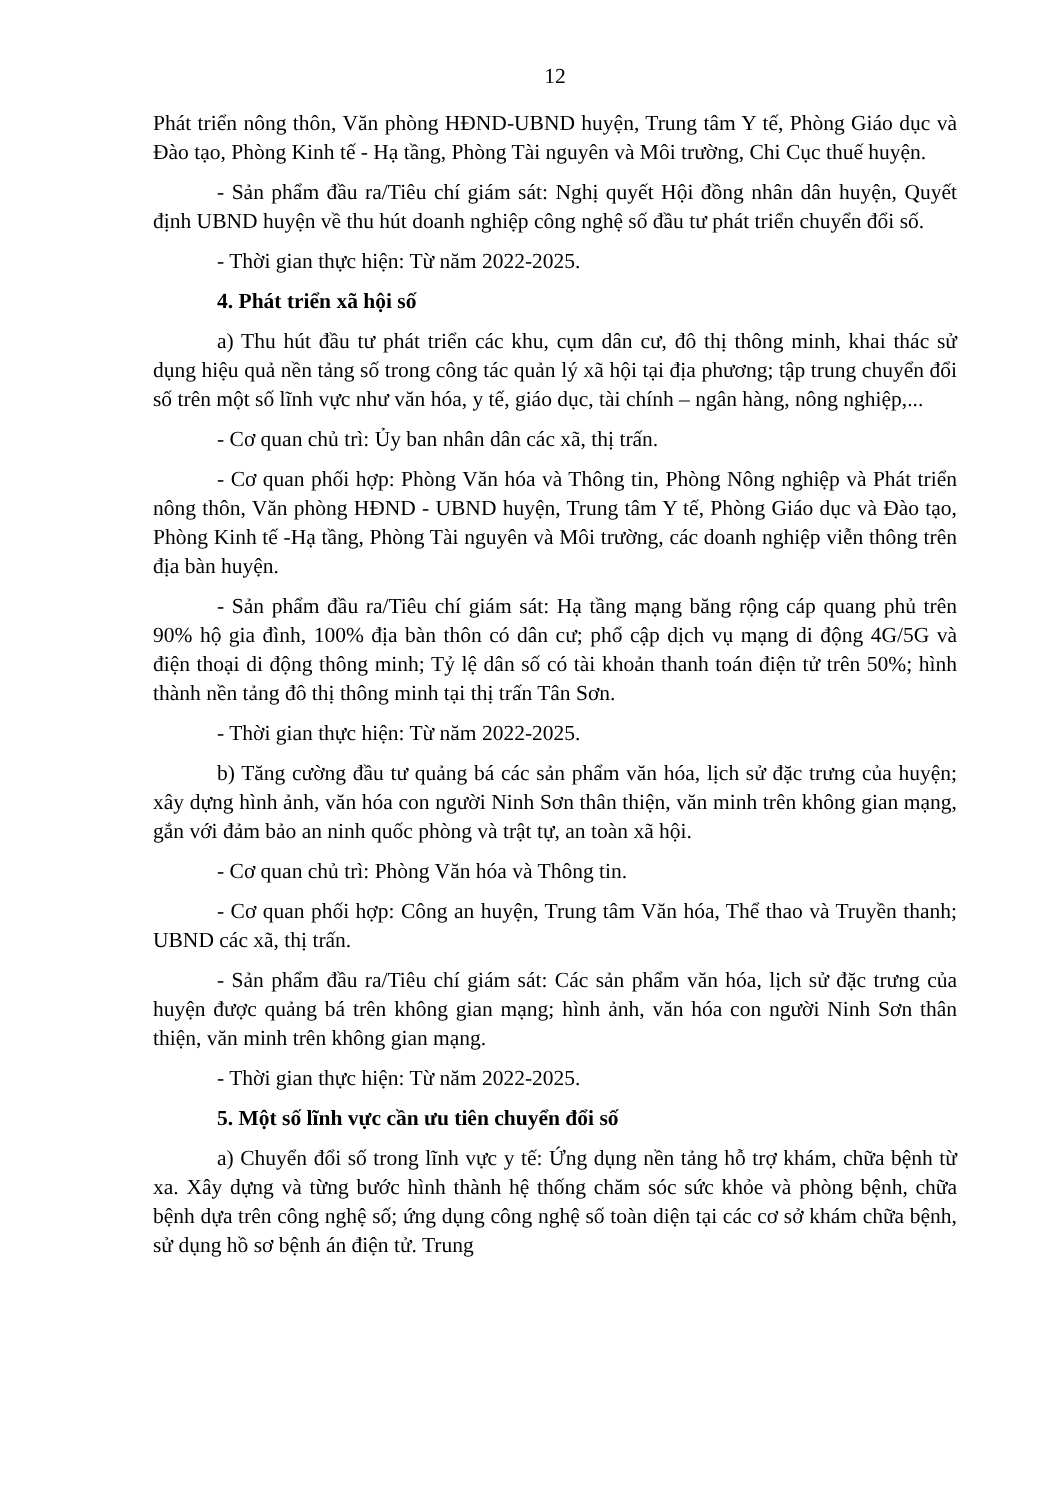12
Phát triển nông thôn, Văn phòng HĐND-UBND huyện, Trung tâm Y tế, Phòng Giáo dục và Đào tạo, Phòng Kinh tế - Hạ tầng, Phòng Tài nguyên và Môi trường, Chi Cục thuế huyện.
- Sản phẩm đầu ra/Tiêu chí giám sát: Nghị quyết Hội đồng nhân dân huyện, Quyết định UBND huyện về thu hút doanh nghiệp công nghệ số đầu tư phát triển chuyển đổi số.
- Thời gian thực hiện: Từ năm 2022-2025.
4. Phát triển xã hội số
a) Thu hút đầu tư phát triển các khu, cụm dân cư, đô thị thông minh, khai thác sử dụng hiệu quả nền tảng số trong công tác quản lý xã hội tại địa phương; tập trung chuyển đổi số trên một số lĩnh vực như văn hóa, y tế, giáo dục, tài chính – ngân hàng, nông nghiệp,...
- Cơ quan chủ trì: Ủy ban nhân dân các xã, thị trấn.
- Cơ quan phối hợp: Phòng Văn hóa và Thông tin, Phòng Nông nghiệp và Phát triển nông thôn, Văn phòng HĐND - UBND huyện, Trung tâm Y tế, Phòng Giáo dục và Đào tạo, Phòng Kinh tế -Hạ tầng, Phòng Tài nguyên và Môi trường, các doanh nghiệp viễn thông trên địa bàn huyện.
- Sản phẩm đầu ra/Tiêu chí giám sát: Hạ tầng mạng băng rộng cáp quang phủ trên 90% hộ gia đình, 100% địa bàn thôn có dân cư; phổ cập dịch vụ mạng di động 4G/5G và điện thoại di động thông minh; Tỷ lệ dân số có tài khoản thanh toán điện tử trên 50%; hình thành nền tảng đô thị thông minh tại thị trấn Tân Sơn.
- Thời gian thực hiện: Từ năm 2022-2025.
b) Tăng cường đầu tư quảng bá các sản phẩm văn hóa, lịch sử đặc trưng của huyện; xây dựng hình ảnh, văn hóa con người Ninh Sơn thân thiện, văn minh trên không gian mạng, gắn với đảm bảo an ninh quốc phòng và trật tự, an toàn xã hội.
- Cơ quan chủ trì: Phòng Văn hóa và Thông tin.
- Cơ quan phối hợp: Công an huyện, Trung tâm Văn hóa, Thể thao và Truyền thanh; UBND các xã, thị trấn.
- Sản phẩm đầu ra/Tiêu chí giám sát: Các sản phẩm văn hóa, lịch sử đặc trưng của huyện được quảng bá trên không gian mạng; hình ảnh, văn hóa con người Ninh Sơn thân thiện, văn minh trên không gian mạng.
- Thời gian thực hiện: Từ năm 2022-2025.
5. Một số lĩnh vực cần ưu tiên chuyển đổi số
a) Chuyển đổi số trong lĩnh vực y tế: Ứng dụng nền tảng hỗ trợ khám, chữa bệnh từ xa. Xây dựng và từng bước hình thành hệ thống chăm sóc sức khỏe và phòng bệnh, chữa bệnh dựa trên công nghệ số; ứng dụng công nghệ số toàn diện tại các cơ sở khám chữa bệnh, sử dụng hồ sơ bệnh án điện tử. Trung